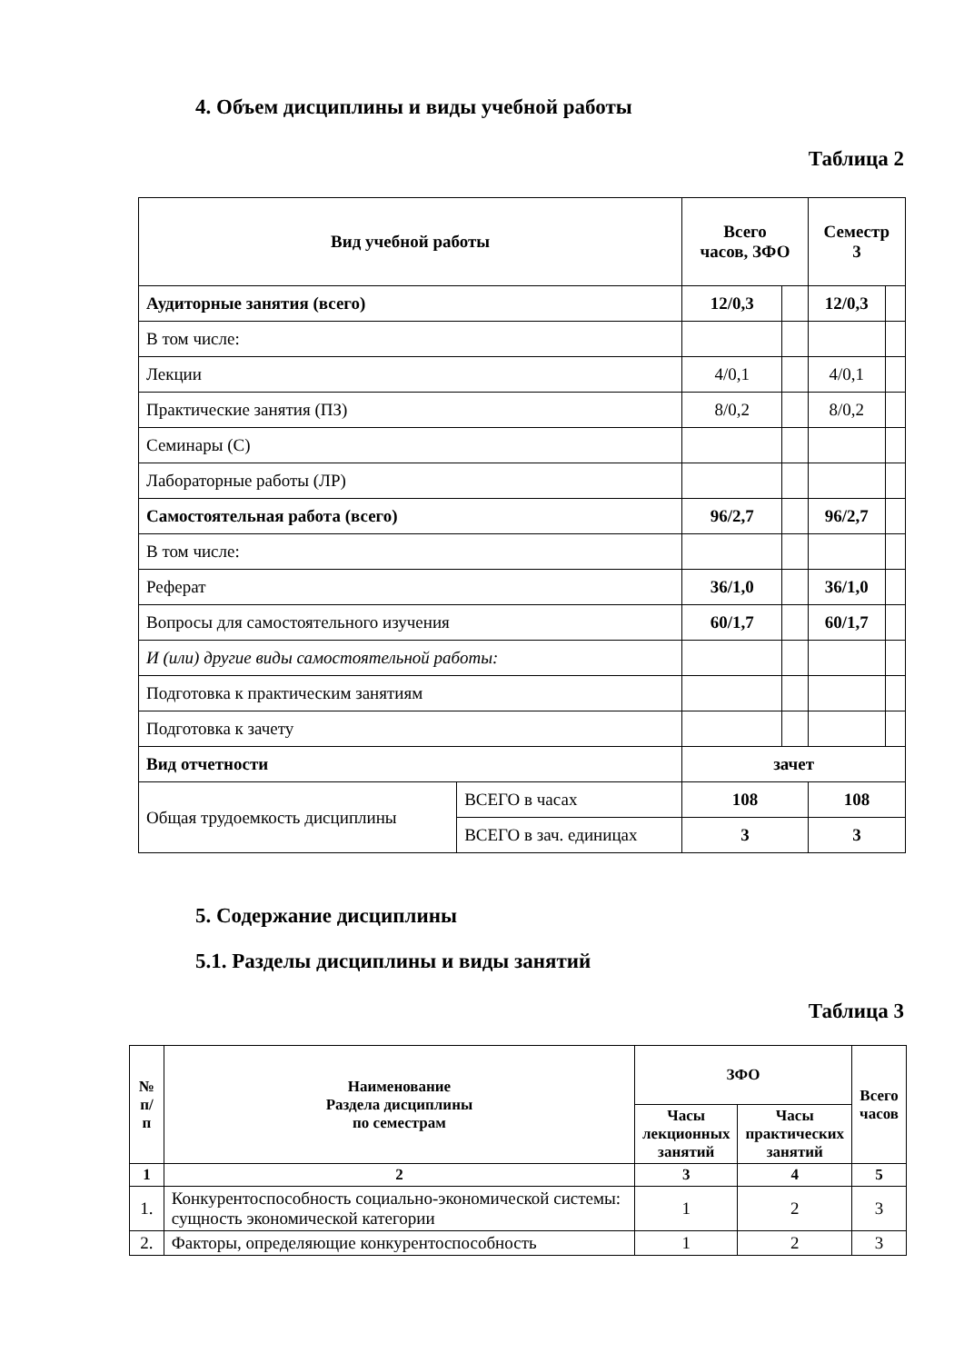4. Объем дисциплины и виды учебной работы
Таблица 2
| Вид учебной работы | | Всего часов, ЗФО | | Семестр 3 | |
| --- | --- | --- | --- | --- | --- |
| Аудиторные занятия (всего) | | 12/0,3 | | 12/0,3 | |
| В том числе: | | | | | |
| Лекции | | 4/0,1 | | 4/0,1 | |
| Практические занятия (ПЗ) | | 8/0,2 | | 8/0,2 | |
| Семинары (С) | | | | | |
| Лабораторные работы (ЛР) | | | | | |
| Самостоятельная работа (всего) | | 96/2,7 | | 96/2,7 | |
| В том числе: | | | | | |
| Реферат | | 36/1,0 | | 36/1,0 | |
| Вопросы для самостоятельного изучения | | 60/1,7 | | 60/1,7 | |
| И (или) другие виды самостоятельной работы: | | | | | |
| Подготовка к практическим занятиям | | | | | |
| Подготовка к зачету | | | | | |
| Вид отчетности | | зачет | | | |
| Общая трудоемкость дисциплины | ВСЕГО в часах | 108 | | 108 | |
| | ВСЕГО в зач. единицах | 3 | | 3 | |
5. Содержание дисциплины
5.1. Разделы дисциплины и виды занятий
Таблица 3
| № п/п | Наименование Раздела дисциплины по семестрам | ЗФО | | Всего часов |
| --- | --- | --- | --- | --- |
| | | Часы лекционных занятий | Часы практических занятий | |
| 1 | 2 | 3 | 4 | 5 |
| 1. | Конкурентоспособность социально-экономической системы: сущность экономической категории | 1 | 2 | 3 |
| 2. | Факторы, определяющие конкурентоспособность | 1 | 2 | 3 |